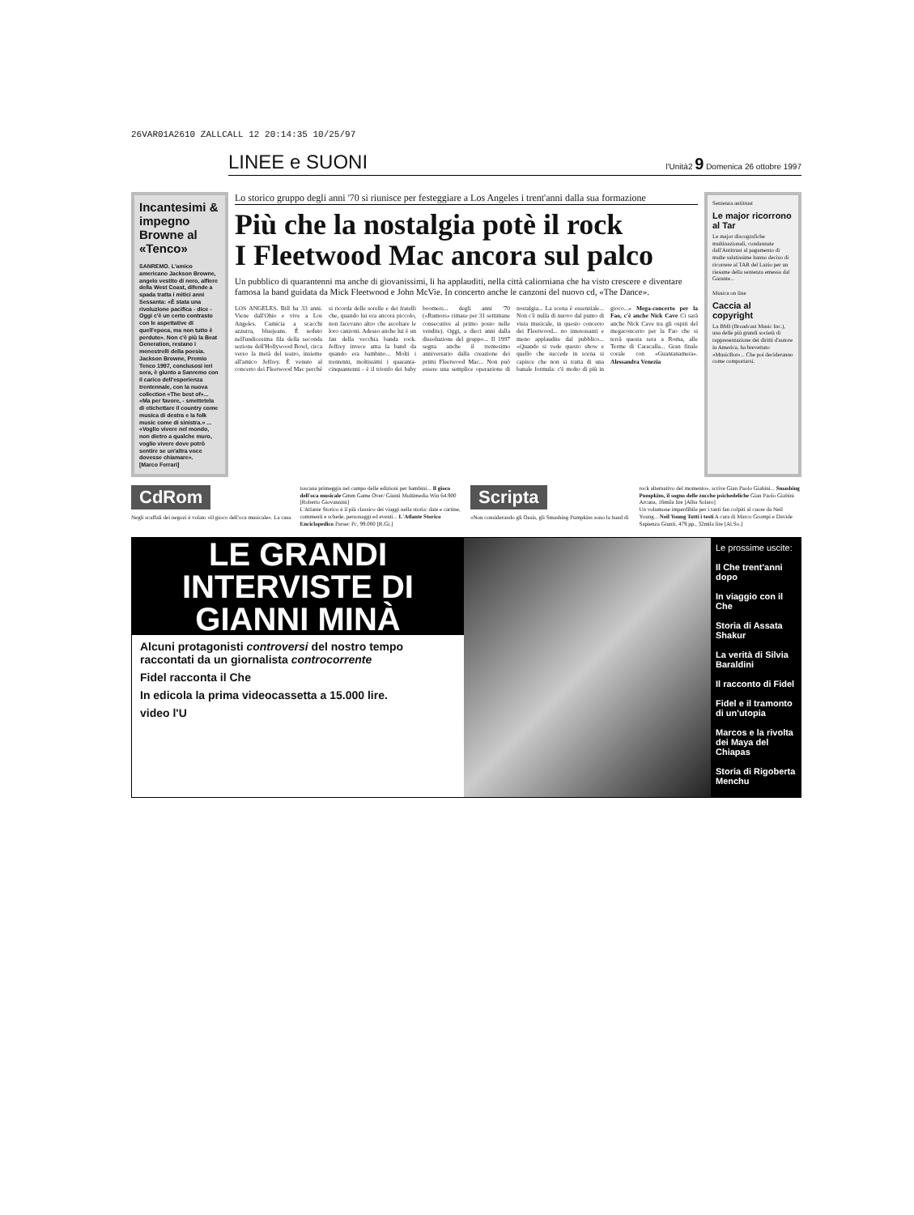26VAR01A2610 ZALLCALL 12 20:14:35 10/25/97
LINEE e SUONI l'Unità2 9 Domenica 26 ottobre 1997
Incantesimi & impegno Browne al «Tenco»
SANREMO. L'amico americano Jackson Browne, angelo vestito di nero, alfiere della West Coast, difende a spada tratta i mitici anni Sessanta: «È stata una rivoluzione pacifica - dice - Oggi c'è un certo contrasto con le aspettative di quell'epoca, ma non tutto è perduto». Non c'è più la Beat Generation, restano i menestrelli della poesia. Jackson Browne, Premio Tenco 1997, conclusosi ieri sera, è giunto a Sanremo con il carico dell'esperienza trentennale, con la nuova collection «The best of»... «Ma per favore, - smettetela di etichettare il country come musica di destra e la folk music come di sinistra.» ... «Voglio vivere nel mondo, non dietro a qualche muro, voglio vivere dove potrò sentire se un'altra voce dovesse chiamare».
[Marco Ferrari]
Lo storico gruppo degli anni '70 si riunisce per festeggiare a Los Angeles i trent'anni dalla sua formazione
Più che la nostalgia potè il rock
I Fleetwood Mac ancora sul palco
Un pubblico di quarantenni ma anche di giovanissimi, li ha applauditi, nella città caliorniana che ha visto crescere e diventare famosa la band guidata da Mick Fleetwood e John McVie. In concerto anche le canzoni del nuovo cd, «The Dance».
LOS ANGELES. Bill ha 33 anni. Viene dall'Ohio e vive a Los Angeles. Camicia a scacchi azzurra, bluejeans. È seduto nell'undicesima fila della seconda sezione dell'Hollywood Bowl, circa verso la metà del teatro, insieme all'amico Jeffrey. È venuto al concerto dei Fleetwood Mac perché si ricorda delle sorelle e dei fratelli che, quando lui era ancora piccolo, non facevano altro che ascoltare le loro canzoni. Adesso anche lui è un fan della vecchia banda rock. Jeffrey invece ama la band da quando era bambino... Molti i trentenni, moltissimi i quaranta-cinquantenni - è il trionfo dei baby boomers... degli anni '70 («Rumors» rimase per 31 settimane consecutive al primo posto nelle vendite). Oggi, a dieci anni dalla dissoluzione del gruppo... Il 1997 segna anche il trentesimo anniversario dalla creazione dei primi Fleetwood Mac... Non può essere una semplice operazione di nostalgia... La scena è essenziale... Non c'è nulla di nuovo dal punto di vista musicale, in questo concerto dei Fleetwood... no interessanti e meno applaudite dal pubblico... «Quando si vede questo show e quello che succede in scena si capisce che non si tratta di una banale formula: c'è molto di più in gioco...» Mega-concerto per la Fao, c'è anche Nick Cave Ci sarà anche Nick Cave tra gli ospiti del megaconcerto per la Fao che si terrà questa sera a Roma, alle Terme di Caracalla... Gran finale corale con «Guantanamera». Alessandra Venezia
Sentenza antitrust
Le major ricorrono al Tar
Le major discografiche multinazionali, condannate dall'Antitrust al pagamento di multe salatissime hanno deciso di ricorrere al TAR del Lazio per un riesame della sentenza emessa dal Garante...
Musica on line
Caccia al copyright
La BMI (Broadcast Music Inc.), una delle più grandi società di rappresentazione dei diritti d'autore in America, ha brevettato «MusicBot»... Che poi decideranno come comportarsi.
CdRom
Negli scaffali dei negozi è volato «Il gioco dell'oca musicale». La casa toscana primeggia nel campo delle edizioni per bambini... Il gioco dell'oca musicale Gmm Game Over/ Giunti Multimedia Win 64.900 [Roberto Giovannini]
L'Atlante Storico è il più classico dei viaggi nella storia: date e cartine, commenti e schede, personaggi ed eventi... L'Atlante Storico Enciclopedico Parsec Pc, 99.000 [R.Gi.]
Scripta
«Non considerando gli Oasis, gli Smashing Pumpkins sono la band di rock alternativo del momento», scrive Gian Paolo Giabini... Smashing Pumpkins, il sogno delle zucche psichedeliche Gian Paolo Giabini Arcana, 16mila lire [Alba Solaro]
Un volumone imperdibile per i tanti fan colpiti al cuore da Neil Young... Neil Young Tutti i testi A cura di Marco Grompi e Davide Sapienza Giunti, 479 pp., 32mila lire [Al.So.]
LE GRANDI INTERVISTE DI GIANNI MINÀ
Alcuni protagonisti controversi del nostro tempo raccontati da un giornalista controcorrente
Fidel racconta il Che
In edicola la prima videocassetta a 15.000 lire.
video l'U
Le prossime uscite:
Il Che trent'anni dopo
In viaggio con il Che
Storia di Assata Shakur
La verità di Silvia Baraldini
Il racconto di Fidel
Fidel e il tramonto di un'utopia
Marcos e la rivolta dei Maya del Chiapas
Storia di Rigoberta Menchu